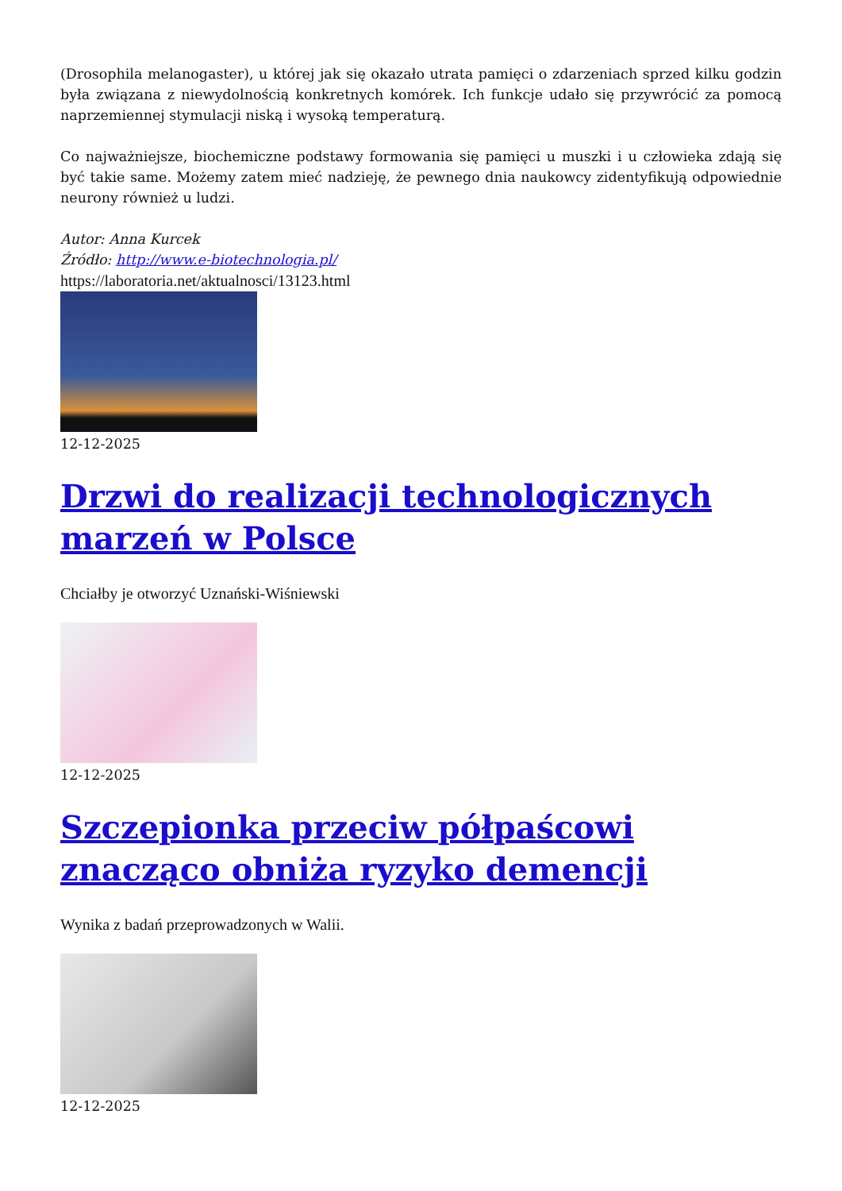(Drosophila melanogaster), u której jak się okazało utrata pamięci o zdarzeniach sprzed kilku godzin była związana z niewydolnością konkretnych komórek. Ich funkcje udało się przywrócić za pomocą naprzemiennej stymulacji niską i wysoką temperaturą.
Co najważniejsze, biochemiczne podstawy formowania się pamięci u muszki i u człowieka zdają się być takie same. Możemy zatem mieć nadzieję, że pewnego dnia naukowcy zidentyfikują odpowiednie neurony również u ludzi.
Autor: Anna Kurcek
Źródło: http://www.e-biotechnologia.pl/
https://laboratoria.net/aktualnosci/13123.html
12-12-2025
Drzwi do realizacji technologicznych marzeń w Polsce
Chciałby je otworzyć Uznański-Wiśniewski
12-12-2025
Szczepionka przeciw półpaścowi znacząco obniża ryzyko demencji
Wynika z badań przeprowadzonych w Walii.
12-12-2025